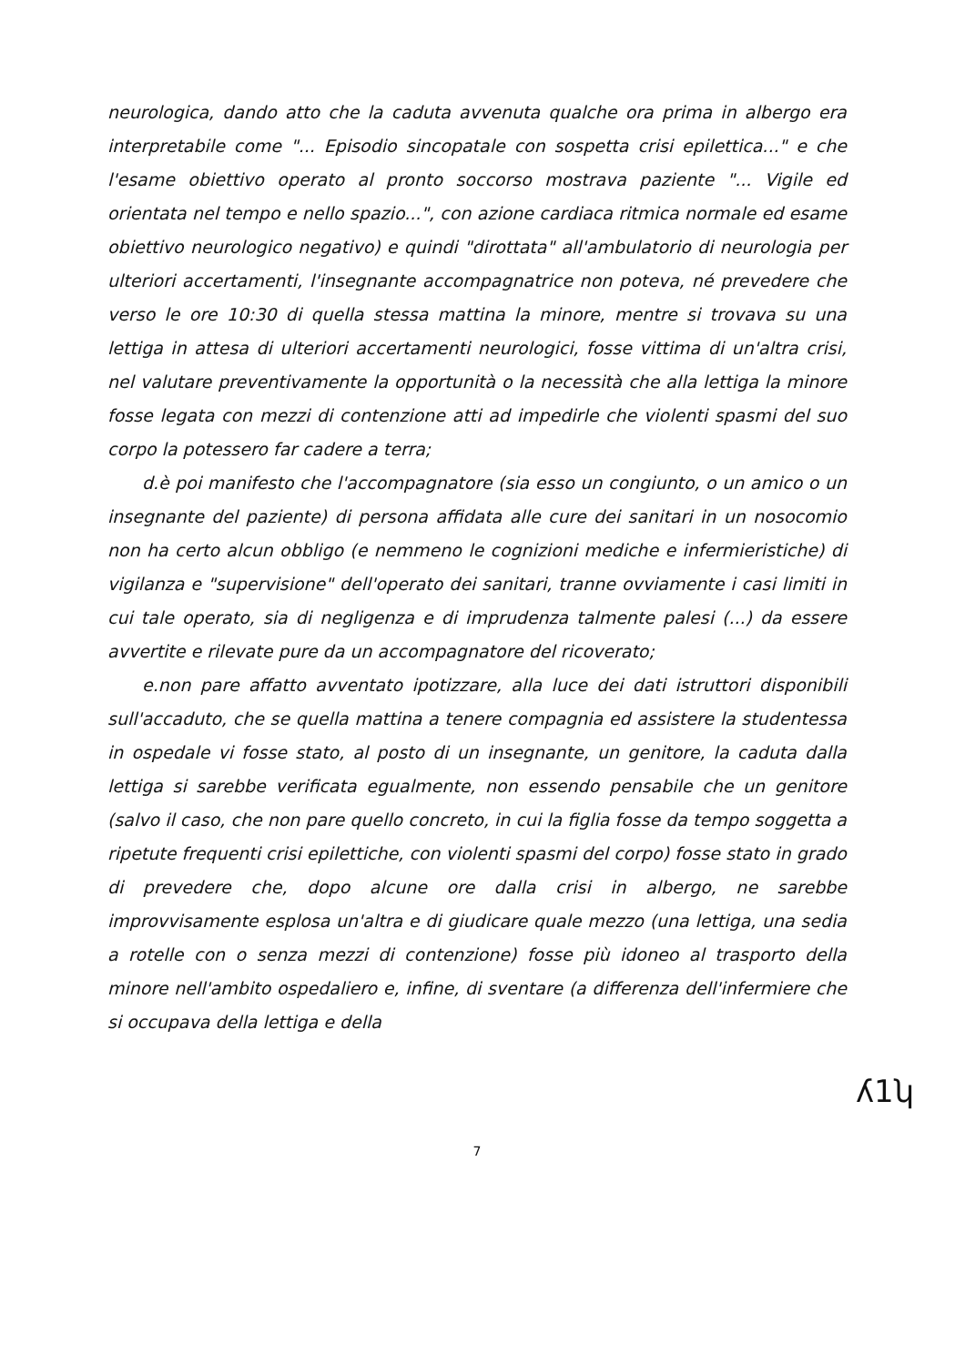neurologica, dando atto che la caduta avvenuta qualche ora prima in albergo era interpretabile come "... Episodio sincopatale con sospetta crisi epilettica..." e che l'esame obiettivo operato al pronto soccorso mostrava paziente "... Vigile ed orientata nel tempo e nello spazio...", con azione cardiaca ritmica normale ed esame obiettivo neurologico negativo) e quindi "dirottata" all'ambulatorio di neurologia per ulteriori accertamenti, l'insegnante accompagnatrice non poteva, né prevedere che verso le ore 10:30 di quella stessa mattina la minore, mentre si trovava su una lettiga in attesa di ulteriori accertamenti neurologici, fosse vittima di un'altra crisi, nel valutare preventivamente la opportunità o la necessità che alla lettiga la minore fosse legata con mezzi di contenzione atti ad impedirle che violenti spasmi del suo corpo la potessero far cadere a terra;
d.è poi manifesto che l'accompagnatore (sia esso un congiunto, o un amico o un insegnante del paziente) di persona affidata alle cure dei sanitari in un nosocomio non ha certo alcun obbligo (e nemmeno le cognizioni mediche e infermieristiche) di vigilanza e "supervisione" dell'operato dei sanitari, tranne ovviamente i casi limiti in cui tale operato, sia di negligenza e di imprudenza talmente palesi (...) da essere avvertite e rilevate pure da un accompagnatore del ricoverato;
e.non pare affatto avventato ipotizzare, alla luce dei dati istruttori disponibili sull'accaduto, che se quella mattina a tenere compagnia ed assistere la studentessa in ospedale vi fosse stato, al posto di un insegnante, un genitore, la caduta dalla lettiga si sarebbe verificata egualmente, non essendo pensabile che un genitore (salvo il caso, che non pare quello concreto, in cui la figlia fosse da tempo soggetta a ripetute frequenti crisi epilettiche, con violenti spasmi del corpo) fosse stato in grado di prevedere che, dopo alcune ore dalla crisi in albergo, ne sarebbe improvvisamente esplosa un'altra e di giudicare quale mezzo (una lettiga, una sedia a rotelle con o senza mezzi di contenzione) fosse più idoneo al trasporto della minore nell'ambito ospedaliero e, infine, di sventare (a differenza dell'infermiere che si occupava della lettiga e della
ʎ1ʮ
7